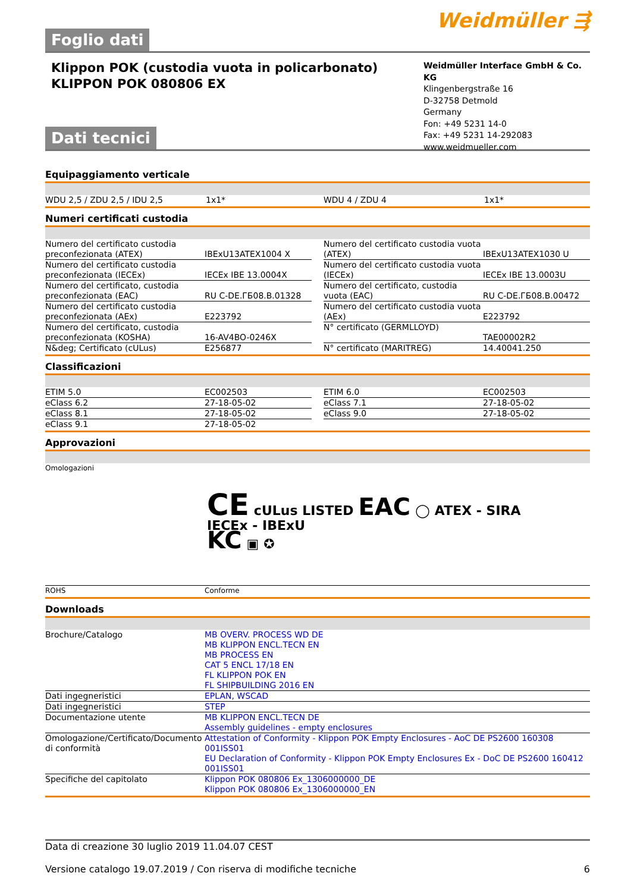Foglio dati
Weidmüller ⇶
Klippon POK (custodia vuota in policarbonato)
KLIPPON POK 080806 EX
Weidmüller Interface GmbH & Co. KG
Klingenbergstraße 16
D-32758 Detmold
Germany
Fon: +49 5231 14-0
Fax: +49 5231 14-292083
www.weidmueller.com
Dati tecnici
Equipaggiamento verticale
| WDU 2,5 / ZDU 2,5 / IDU 2,5 | 1x1* | | WDU 4 / ZDU 4 | 1x1* |
Numeri certificati custodia
| Numero del certificato custodia preconfezionata (ATEX) | IBExU13ATEX1004 X | | Numero del certificato custodia vuota (ATEX) | IBExU13ATEX1030 U |
| Numero del certificato custodia preconfezionata (IECEx) | IECEx IBE 13.0004X | | Numero del certificato custodia vuota (IECEx) | IECEx IBE 13.0003U |
| Numero del certificato, custodia preconfezionata (EAC) | RU C-DE.ГБ08.B.01328 | | Numero del certificato, custodia vuota (EAC) | RU C-DE.ГБ08.B.00472 |
| Numero del certificato custodia preconfezionata (AEx) | E223792 | | Numero del certificato custodia vuota (AEx) | E223792 |
| Numero del certificato, custodia preconfezionata (KOSHA) | 16-AV4BO-0246X | | N° certificato (GERMLLOYD) | TAE00002R2 |
| N&deg; Certificato (cULus) | E256877 | | N° certificato (MARITREG) | 14.40041.250 |
Classificazioni
| ETIM 5.0 | EC002503 | | ETIM 6.0 | EC002503 |
| eClass 6.2 | 27-18-05-02 | | eClass 7.1 | 27-18-05-02 |
| eClass 8.1 | 27-18-05-02 | | eClass 9.0 | 27-18-05-02 |
| eClass 9.1 | 27-18-05-02 | | | |
Approvazioni
| Omologazioni | CE cULus LISTED EAC ◯ ATEX - SIRA IECEx - IBExU KC ▣ ✪ |
| ROHS | Conforme |
Downloads
| Brochure/Catalogo | MB OVERV. PROCESS WD DE MB KLIPPON ENCL.TECN EN MB PROCESS EN CAT 5 ENCL 17/18 EN FL KLIPPON POK EN FL SHIPBUILDING 2016 EN |
| Dati ingegneristici | EPLAN, WSCAD |
| Dati ingegneristici | STEP |
| Documentazione utente | MB KLIPPON ENCL.TECN DE Assembly guidelines - empty enclosures |
| Omologazione/Certificato/Documento di conformità | Attestation of Conformity - Klippon POK Empty Enclosures - AoC DE PS2600 160308 001ISS01 EU Declaration of Conformity - Klippon POK Empty Enclosures Ex - DoC DE PS2600 160412 001ISS01 |
| Specifiche del capitolato | Klippon POK 080806 Ex_1306000000_DE Klippon POK 080806 Ex_1306000000_EN |
Data di creazione 30 luglio 2019 11.04.07 CEST
Versione catalogo 19.07.2019 / Con riserva di modifiche tecniche 6